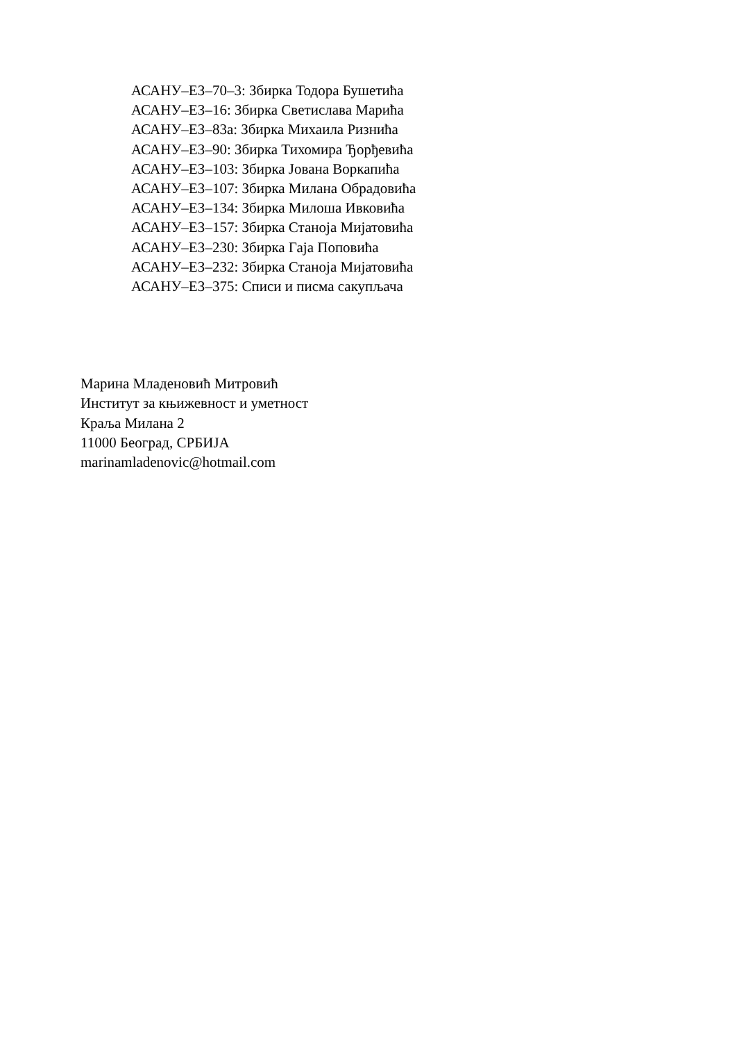АСАНУ–ЕЗ–70–3: Збирка Тодора Бушетића
АСАНУ–ЕЗ–16: Збирка Светислава Марића
АСАНУ–ЕЗ–83а: Збирка Михаила Ризнића
АСАНУ–ЕЗ–90: Збирка Тихомира Ђорђевића
АСАНУ–ЕЗ–103: Збирка Јована Воркапића
АСАНУ–ЕЗ–107: Збирка Милана Обрадовића
АСАНУ–ЕЗ–134: Збирка Милоша Ивковића
АСАНУ–ЕЗ–157: Збирка Станоја Мијатовића
АСАНУ–ЕЗ–230: Збирка Гаја Поповића
АСАНУ–ЕЗ–232: Збирка Станоја Мијатовића
АСАНУ–ЕЗ–375: Списи и писма сакупљача
Марина Младеновић Митровић
Институт за књижевност и уметност
Краља Милана 2
11000 Београд, СРБИЈА
marinamladenovic@hotmail.com